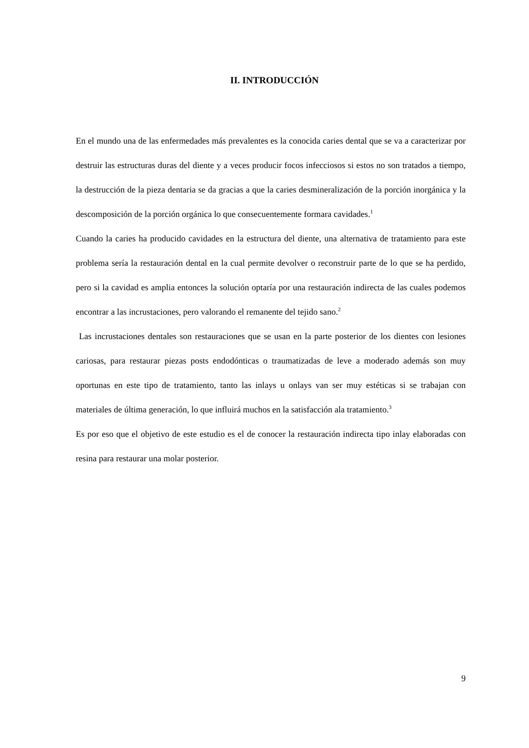II. INTRODUCCIÓN
En el mundo una de las enfermedades más prevalentes es la conocida caries dental que se va a caracterizar por destruir las estructuras duras del diente y a veces producir focos infecciosos si estos no son tratados a tiempo, la destrucción de la pieza dentaria se da gracias a que la caries desmineralización de la porción inorgánica y la descomposición de la porción orgánica lo que consecuentemente formara cavidades.<sup>1</sup>
Cuando la caries ha producido cavidades en la estructura del diente, una alternativa de tratamiento para este problema sería la restauración dental en la cual permite devolver o reconstruir parte de lo que se ha perdido, pero si la cavidad es amplia entonces la solución optaría por una restauración indirecta de las cuales podemos encontrar a las incrustaciones, pero valorando el remanente del tejido sano.<sup>2</sup>
Las incrustaciones dentales son restauraciones que se usan en la parte posterior de los dientes con lesiones cariosas, para restaurar piezas posts endodónticas o traumatizadas de leve a moderado además son muy oportunas en este tipo de tratamiento, tanto las inlays u onlays van ser muy estéticas si se trabajan con materiales de última generación, lo que influirá muchos en la satisfacción ala tratamiento.<sup>3</sup>
Es por eso que el objetivo de este estudio es el de conocer la restauración indirecta tipo inlay elaboradas con resina para restaurar una molar posterior.
9